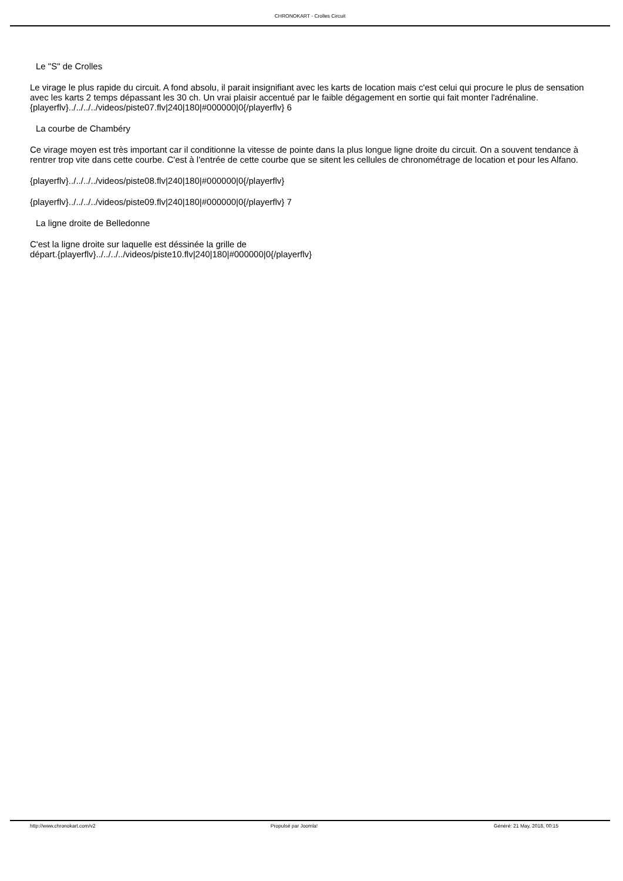CHRONOKART - Crolles Circuit
Le "S" de Crolles
Le virage le plus rapide du circuit. A fond absolu, il parait insignifiant avec les karts de location mais c'est celui qui procure le plus de sensation avec les karts 2 temps dépassant les 30 ch. Un vrai plaisir accentué par le faible dégagement en sortie qui fait monter l'adrénaline.{playerflv}../../../../videos/piste07.flv|240|180|#000000|0{/playerflv} 6
La courbe de Chambéry
Ce virage moyen est très important car il conditionne la vitesse de pointe dans la plus longue ligne droite du circuit. On a souvent tendance à rentrer trop vite dans cette courbe. C'est à l'entrée de cette courbe que se sitent les cellules de chronométrage de location et pour les Alfano.
{playerflv}../../../../videos/piste08.flv|240|180|#000000|0{/playerflv}
{playerflv}../../../../videos/piste09.flv|240|180|#000000|0{/playerflv} 7
La ligne droite de Belledonne
C'est la ligne droite sur laquelle est déssinée la grille de
départ.{playerflv}../../../../videos/piste10.flv|240|180|#000000|0{/playerflv}
http://www.chronokart.com/v2 Propulsé par Joomla! Généré: 21 May, 2018, 00:15